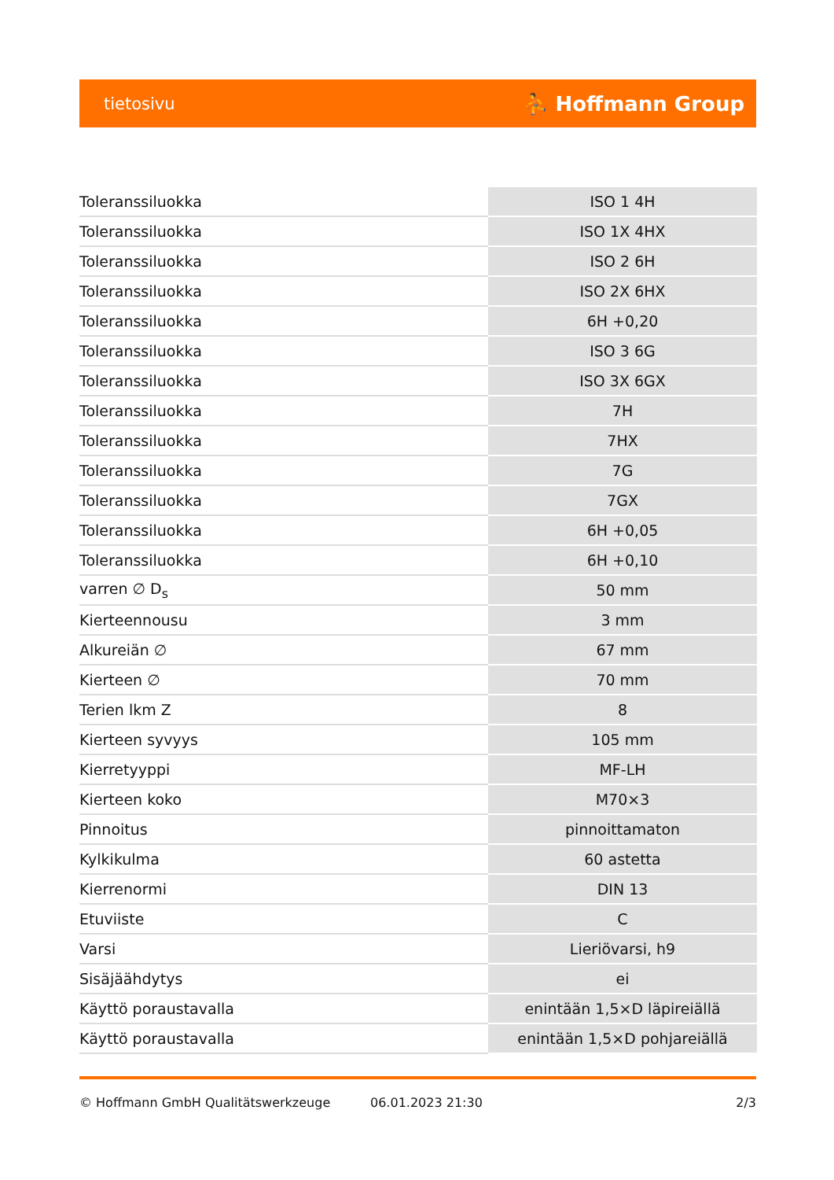tietosivu ⛹ Hoffmann Group
| Toleranssiluokka | ISO 1 4H |
| Toleranssiluokka | ISO 1X 4HX |
| Toleranssiluokka | ISO 2 6H |
| Toleranssiluokka | ISO 2X 6HX |
| Toleranssiluokka | 6H +0,20 |
| Toleranssiluokka | ISO 3 6G |
| Toleranssiluokka | ISO 3X 6GX |
| Toleranssiluokka | 7H |
| Toleranssiluokka | 7HX |
| Toleranssiluokka | 7G |
| Toleranssiluokka | 7GX |
| Toleranssiluokka | 6H +0,05 |
| Toleranssiluokka | 6H +0,10 |
| varren ∅ D<sub>s</sub> | 50 mm |
| Kierteennousu | 3 mm |
| Alkureiän ∅ | 67 mm |
| Kierteen ∅ | 70 mm |
| Terien lkm Z | 8 |
| Kierteen syvyys | 105 mm |
| Kierretyyppi | MF-LH |
| Kierteen koko | M70×3 |
| Pinnoitus | pinnoittamaton |
| Kylkikulma | 60 astetta |
| Kierrenormi | DIN 13 |
| Etuviiste | C |
| Varsi | Lieriövarsi, h9 |
| Sisäjäähdytys | ei |
| Käyttö poraustavalla | enintään 1,5×D läpireiällä |
| Käyttö poraustavalla | enintään 1,5×D pohjareiällä |
© Hoffmann GmbH Qualitätswerkzeuge 06.01.2023 21:30 2/3